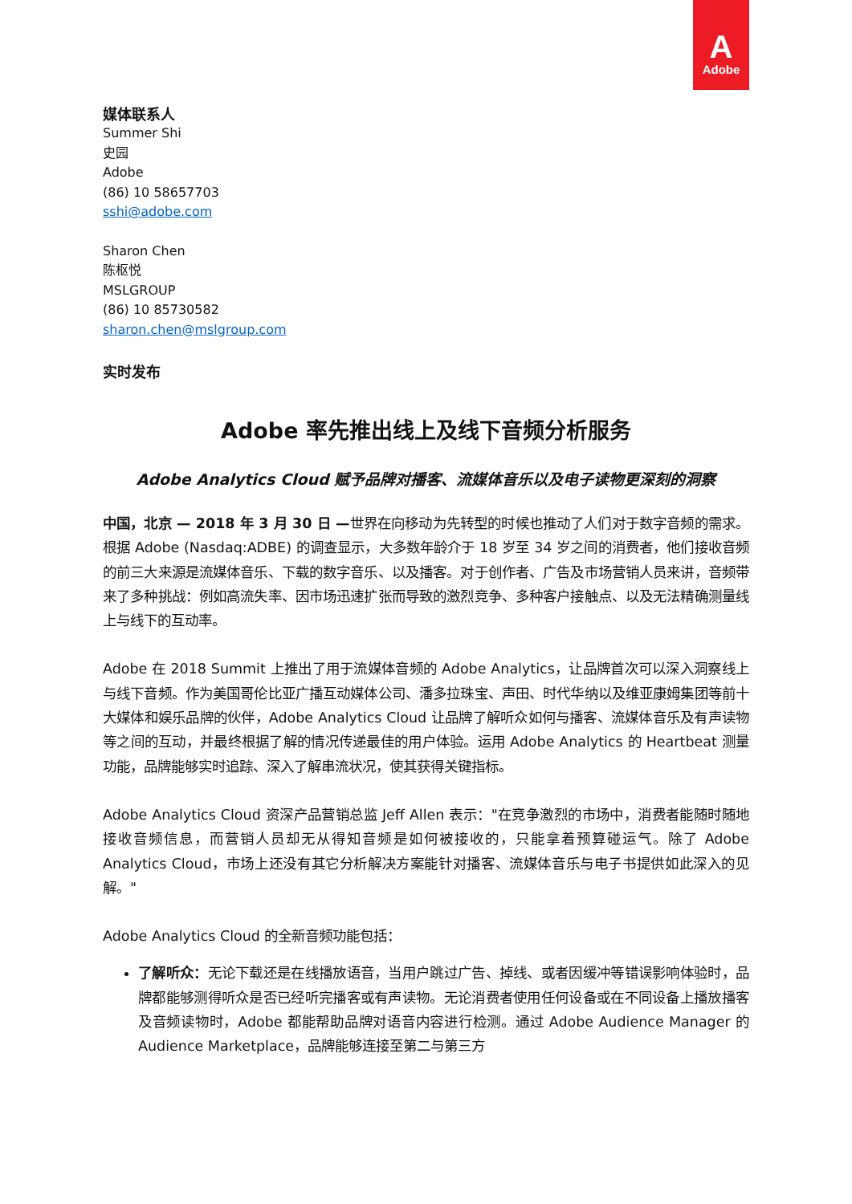A
Adobe
媒体联系人
Summer Shi
史园
Adobe
(86) 10 58657703
sshi@adobe.com
Sharon Chen
陈枢悦
MSLGROUP
(86) 10 85730582
sharon.chen@mslgroup.com
实时发布
Adobe 率先推出线上及线下音频分析服务
Adobe Analytics Cloud 赋予品牌对播客、流媒体音乐以及电子读物更深刻的洞察
中国，北京 — 2018 年 3 月 30 日 —世界在向移动为先转型的时候也推动了人们对于数字音频的需求。根据 Adobe (Nasdaq:ADBE) 的调查显示，大多数年龄介于 18 岁至 34 岁之间的消费者，他们接收音频的前三大来源是流媒体音乐、下载的数字音乐、以及播客。对于创作者、广告及市场营销人员来讲，音频带来了多种挑战：例如高流失率、因市场迅速扩张而导致的激烈竞争、多种客户接触点、以及无法精确测量线上与线下的互动率。
Adobe 在 2018 Summit 上推出了用于流媒体音频的 Adobe Analytics，让品牌首次可以深入洞察线上与线下音频。作为美国哥伦比亚广播互动媒体公司、潘多拉珠宝、声田、时代华纳以及维亚康姆集团等前十大媒体和娱乐品牌的伙伴，Adobe Analytics Cloud 让品牌了解听众如何与播客、流媒体音乐及有声读物等之间的互动，并最终根据了解的情况传递最佳的用户体验。运用 Adobe Analytics 的 Heartbeat 测量功能，品牌能够实时追踪、深入了解串流状况，使其获得关键指标。
Adobe Analytics Cloud 资深产品营销总监 Jeff Allen 表示："在竞争激烈的市场中，消费者能随时随地接收音频信息，而营销人员却无从得知音频是如何被接收的，只能拿着预算碰运气。除了 Adobe Analytics Cloud，市场上还没有其它分析解决方案能针对播客、流媒体音乐与电子书提供如此深入的见解。"
Adobe Analytics Cloud 的全新音频功能包括：
了解听众：无论下载还是在线播放语音，当用户跳过广告、掉线、或者因缓冲等错误影响体验时，品牌都能够测得听众是否已经听完播客或有声读物。无论消费者使用任何设备或在不同设备上播放播客及音频读物时，Adobe 都能帮助品牌对语音内容进行检测。通过 Adobe Audience Manager 的 Audience Marketplace，品牌能够连接至第二与第三方